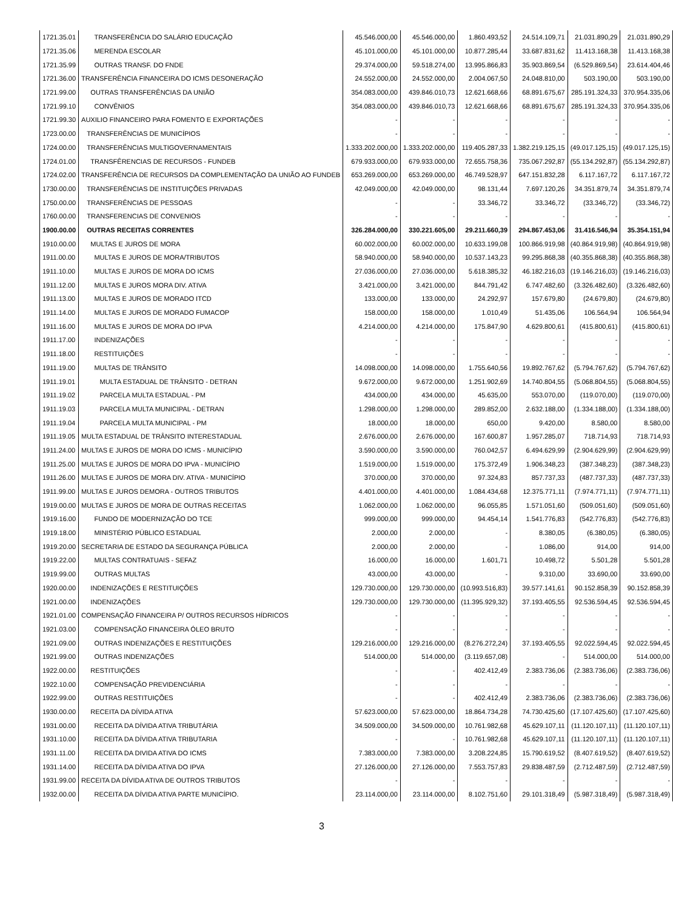| 1721.35.01 | TRANSFERÊNCIA DO SALÁRIO EDUCAÇÃO | 45.546.000,00 | 45.546.000,00 | 1.860.493,52 | 24.514.109,71 | 21.031.890,29 | 21.031.890,29 |
| 1721.35.06 | MERENDA ESCOLAR | 45.101.000,00 | 45.101.000,00 | 10.877.285,44 | 33.687.831,62 | 11.413.168,38 | 11.413.168,38 |
| 1721.35.99 | OUTRAS TRANSF. DO FNDE | 29.374.000,00 | 59.518.274,00 | 13.995.866,83 | 35.903.869,54 | (6.529.869,54) | 23.614.404,46 |
| 1721.36.00 | TRANSFERÊNCIA FINANCEIRA DO ICMS DESONERAÇÃO | 24.552.000,00 | 24.552.000,00 | 2.004.067,50 | 24.048.810,00 | 503.190,00 | 503.190,00 |
| 1721.99.00 | OUTRAS TRANSFERÊNCIAS DA UNIÃO | 354.083.000,00 | 439.846.010,73 | 12.621.668,66 | 68.891.675,67 | 285.191.324,33 | 370.954.335,06 |
| 1721.99.10 | CONVÊNIOS | 354.083.000,00 | 439.846.010,73 | 12.621.668,66 | 68.891.675,67 | 285.191.324,33 | 370.954.335,06 |
| 1721.99.30 | AUXILIO FINANCEIRO PARA FOMENTO E EXPORTAÇÕES | - | - | - | - | - | - |
| 1723.00.00 | TRANSFERÊNCIAS DE MUNICÍPIOS | - | - | - | - | - | - |
| 1724.00.00 | TRANSFERÊNCIAS MULTIGOVERNAMENTAIS | 1.333.202.000,00 | 1.333.202.000,00 | 119.405.287,33 | 1.382.219.125,15 | (49.017.125,15) | (49.017.125,15) |
| 1724.01.00 | TRANSFÊRENCIAS DE RECURSOS - FUNDEB | 679.933.000,00 | 679.933.000,00 | 72.655.758,36 | 735.067.292,87 | (55.134.292,87) | (55.134.292,87) |
| 1724.02.00 | TRANSFERÊNCIA DE RECURSOS DA COMPLEMENTAÇÃO DA UNIÃO AO FUNDEB | 653.269.000,00 | 653.269.000,00 | 46.749.528,97 | 647.151.832,28 | 6.117.167,72 | 6.117.167,72 |
| 1730.00.00 | TRANSFERÊNCIAS DE INSTITUIÇÕES PRIVADAS | 42.049.000,00 | 42.049.000,00 | 98.131,44 | 7.697.120,26 | 34.351.879,74 | 34.351.879,74 |
| 1750.00.00 | TRANSFERÊNCIAS DE PESSOAS | - | - | 33.346,72 | 33.346,72 | (33.346,72) | (33.346,72) |
| 1760.00.00 | TRANSFERENCIAS DE CONVENIOS | - | - | - | - | - | - |
| 1900.00.00 | OUTRAS RECEITAS CORRENTES | 326.284.000,00 | 330.221.605,00 | 29.211.660,39 | 294.867.453,06 | 31.416.546,94 | 35.354.151,94 |
| 1910.00.00 | MULTAS E JUROS DE MORA | 60.002.000,00 | 60.002.000,00 | 10.633.199,08 | 100.866.919,98 | (40.864.919,98) | (40.864.919,98) |
| 1911.00.00 | MULTAS E JUROS DE MORA/TRIBUTOS | 58.940.000,00 | 58.940.000,00 | 10.537.143,23 | 99.295.868,38 | (40.355.868,38) | (40.355.868,38) |
| 1911.10.00 | MULTAS E JUROS DE MORA DO ICMS | 27.036.000,00 | 27.036.000,00 | 5.618.385,32 | 46.182.216,03 | (19.146.216,03) | (19.146.216,03) |
| 1911.12.00 | MULTAS E JUROS MORA DIV. ATIVA | 3.421.000,00 | 3.421.000,00 | 844.791,42 | 6.747.482,60 | (3.326.482,60) | (3.326.482,60) |
| 1911.13.00 | MULTAS E JUROS DE MORADO ITCD | 133.000,00 | 133.000,00 | 24.292,97 | 157.679,80 | (24.679,80) | (24.679,80) |
| 1911.14.00 | MULTAS E JUROS DE MORADO FUMACOP | 158.000,00 | 158.000,00 | 1.010,49 | 51.435,06 | 106.564,94 | 106.564,94 |
| 1911.16.00 | MULTAS E JUROS DE MORA DO IPVA | 4.214.000,00 | 4.214.000,00 | 175.847,90 | 4.629.800,61 | (415.800,61) | (415.800,61) |
| 1911.17.00 | INDENIZAÇÕES | - | - | - | - | - | - |
| 1911.18.00 | RESTITUIÇÕES | - | - | - | - | - | - |
| 1911.19.00 | MULTAS DE TRÂNSITO | 14.098.000,00 | 14.098.000,00 | 1.755.640,56 | 19.892.767,62 | (5.794.767,62) | (5.794.767,62) |
| 1911.19.01 | MULTA ESTADUAL DE TRÂNSITO - DETRAN | 9.672.000,00 | 9.672.000,00 | 1.251.902,69 | 14.740.804,55 | (5.068.804,55) | (5.068.804,55) |
| 1911.19.02 | PARCELA MULTA ESTADUAL - PM | 434.000,00 | 434.000,00 | 45.635,00 | 553.070,00 | (119.070,00) | (119.070,00) |
| 1911.19.03 | PARCELA MULTA MUNICIPAL - DETRAN | 1.298.000,00 | 1.298.000,00 | 289.852,00 | 2.632.188,00 | (1.334.188,00) | (1.334.188,00) |
| 1911.19.04 | PARCELA MULTA MUNICIPAL - PM | 18.000,00 | 18.000,00 | 650,00 | 9.420,00 | 8.580,00 | 8.580,00 |
| 1911.19.05 | MULTA ESTADUAL DE TRÂNSITO INTERESTADUAL | 2.676.000,00 | 2.676.000,00 | 167.600,87 | 1.957.285,07 | 718.714,93 | 718.714,93 |
| 1911.24.00 | MULTAS E JUROS DE MORA DO ICMS - MUNICÍPIO | 3.590.000,00 | 3.590.000,00 | 760.042,57 | 6.494.629,99 | (2.904.629,99) | (2.904.629,99) |
| 1911.25.00 | MULTAS E JUROS DE MORA DO IPVA - MUNICÍPIO | 1.519.000,00 | 1.519.000,00 | 175.372,49 | 1.906.348,23 | (387.348,23) | (387.348,23) |
| 1911.26.00 | MULTAS E JUROS DE MORA DIV. ATIVA - MUNICÍPIO | 370.000,00 | 370.000,00 | 97.324,83 | 857.737,33 | (487.737,33) | (487.737,33) |
| 1911.99.00 | MULTAS E JUROS DEMORA - OUTROS TRIBUTOS | 4.401.000,00 | 4.401.000,00 | 1.084.434,68 | 12.375.771,11 | (7.974.771,11) | (7.974.771,11) |
| 1919.00.00 | MULTAS E JUROS DE MORA DE OUTRAS RECEITAS | 1.062.000,00 | 1.062.000,00 | 96.055,85 | 1.571.051,60 | (509.051,60) | (509.051,60) |
| 1919.16.00 | FUNDO DE MODERNIZAÇÃO DO TCE | 999.000,00 | 999.000,00 | 94.454,14 | 1.541.776,83 | (542.776,83) | (542.776,83) |
| 1919.18.00 | MINISTÉRIO PÚBLICO ESTADUAL | 2.000,00 | 2.000,00 | - | 8.380,05 | (6.380,05) | (6.380,05) |
| 1919.20.00 | SECRETARIA DE ESTADO DA SEGURANÇA PÚBLICA | 2.000,00 | 2.000,00 | - | 1.086,00 | 914,00 | 914,00 |
| 1919.22.00 | MULTAS CONTRATUAIS - SEFAZ | 16.000,00 | 16.000,00 | 1.601,71 | 10.498,72 | 5.501,28 | 5.501,28 |
| 1919.99.00 | OUTRAS MULTAS | 43.000,00 | 43.000,00 | - | 9.310,00 | 33.690,00 | 33.690,00 |
| 1920.00.00 | INDENIZAÇÕES E RESTITUIÇÕES | 129.730.000,00 | 129.730.000,00 | (10.993.516,83) | 39.577.141,61 | 90.152.858,39 | 90.152.858,39 |
| 1921.00.00 | INDENIZAÇÕES | 129.730.000,00 | 129.730.000,00 | (11.395.929,32) | 37.193.405,55 | 92.536.594,45 | 92.536.594,45 |
| 1921.01.00 | COMPENSAÇÃO FINANCEIRA P/ OUTROS RECURSOS HÍDRICOS | - | - | - | - | - | - |
| 1921.03.00 | COMPENSAÇÃO FINANCEIRA ÓLEO BRUTO | - | - | - | - | - | - |
| 1921.09.00 | OUTRAS INDENIZAÇÕES E RESTITUIÇÕES | 129.216.000,00 | 129.216.000,00 | (8.276.272,24) | 37.193.405,55 | 92.022.594,45 | 92.022.594,45 |
| 1921.99.00 | OUTRAS INDENIZAÇÕES | 514.000,00 | 514.000,00 | (3.119.657,08) | - | 514.000,00 | 514.000,00 |
| 1922.00.00 | RESTITUIÇÕES | - | - | 402.412,49 | 2.383.736,06 | (2.383.736,06) | (2.383.736,06) |
| 1922.10.00 | COMPENSAÇÃO PREVIDENCIÁRIA | - | - | - | - | - | - |
| 1922.99.00 | OUTRAS RESTITUIÇÕES | - | - | 402.412,49 | 2.383.736,06 | (2.383.736,06) | (2.383.736,06) |
| 1930.00.00 | RECEITA DA DÍVIDA ATIVA | 57.623.000,00 | 57.623.000,00 | 18.864.734,28 | 74.730.425,60 | (17.107.425,60) | (17.107.425,60) |
| 1931.00.00 | RECEITA DA DÍVIDA ATIVA TRIBUTÁRIA | 34.509.000,00 | 34.509.000,00 | 10.761.982,68 | 45.629.107,11 | (11.120.107,11) | (11.120.107,11) |
| 1931.10.00 | RECEITA DA DÍVIDA ATIVA TRIBUTARIA | - | - | 10.761.982,68 | 45.629.107,11 | (11.120.107,11) | (11.120.107,11) |
| 1931.11.00 | RECEITA DA DIVIDA ATIVA DO ICMS | 7.383.000,00 | 7.383.000,00 | 3.208.224,85 | 15.790.619,52 | (8.407.619,52) | (8.407.619,52) |
| 1931.14.00 | RECEITA DA DÍVIDA ATIVA DO IPVA | 27.126.000,00 | 27.126.000,00 | 7.553.757,83 | 29.838.487,59 | (2.712.487,59) | (2.712.487,59) |
| 1931.99.00 | RECEITA DA DÍVIDA ATIVA DE OUTROS TRIBUTOS | - | - | - | - | - | - |
| 1932.00.00 | RECEITA DA DÍVIDA ATIVA PARTE MUNICÍPIO. | 23.114.000,00 | 23.114.000,00 | 8.102.751,60 | 29.101.318,49 | (5.987.318,49) | (5.987.318,49) |
3